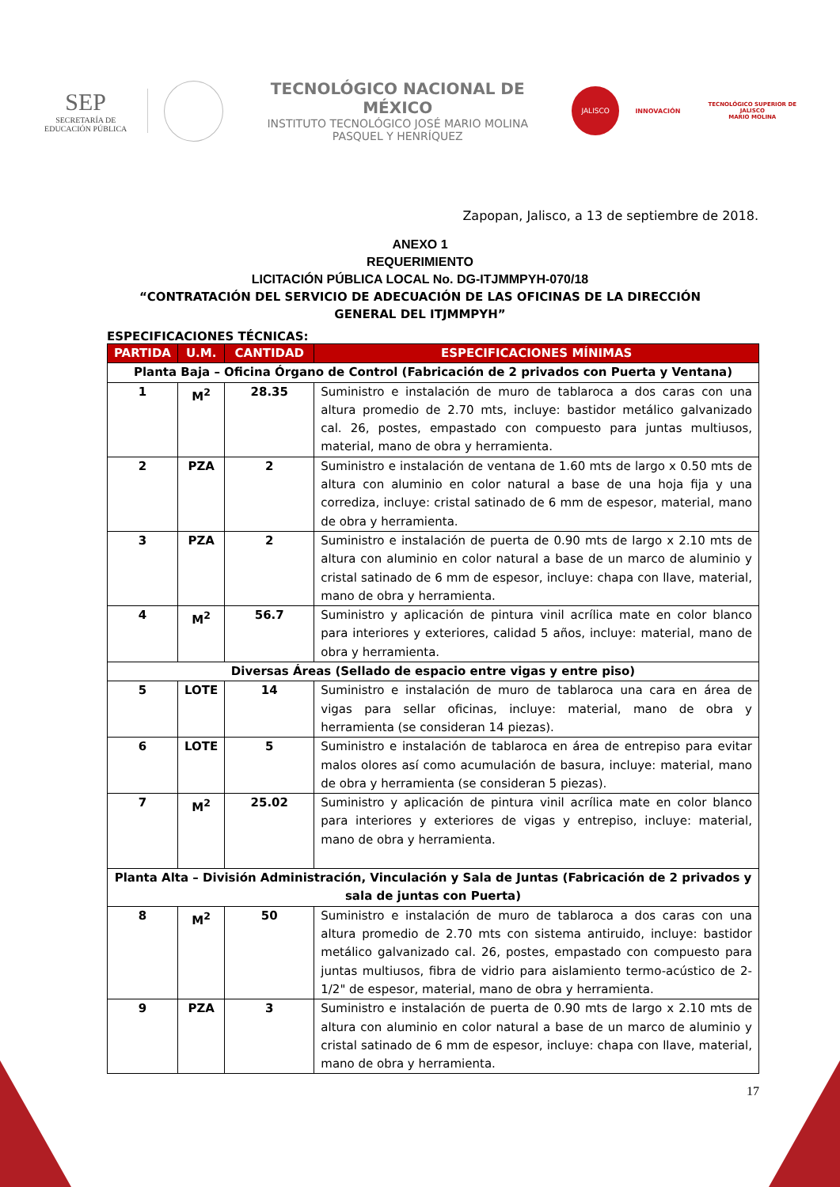SEP
SECRETARÍA DE
EDUCACIÓN PÚBLICA
TECNOLÓGICO NACIONAL DE MÉXICO
INSTITUTO TECNOLÓGICO JOSÉ MARIO MOLINA
PASQUEL Y HENRÍQUEZ
JALISCO
INNOVACIÓN
TECNOLÓGICO SUPERIOR DE JALISCO
MARIO MOLINA
Zapopan, Jalisco, a 13 de septiembre de 2018.
ANEXO 1
REQUERIMIENTO
LICITACIÓN PÚBLICA LOCAL No. DG-ITJMMPYH-070/18
“CONTRATACIÓN DEL SERVICIO DE ADECUACIÓN DE LAS OFICINAS DE LA DIRECCIÓN GENERAL DEL ITJMMPYH”
ESPECIFICACIONES TÉCNICAS:
| PARTIDA | U.M. | CANTIDAD | ESPECIFICACIONES MÍNIMAS |
| --- | --- | --- | --- |
| Planta Baja – Oficina Órgano de Control (Fabricación de 2 privados con Puerta y Ventana) | | | |
| 1 | M<sup>2</sup> | 28.35 | Suministro e instalación de muro de tablaroca a dos caras con una altura promedio de 2.70 mts, incluye: bastidor metálico galvanizado cal. 26, postes, empastado con compuesto para juntas multiusos, material, mano de obra y herramienta. |
| 2 | PZA | 2 | Suministro e instalación de ventana de 1.60 mts de largo x 0.50 mts de altura con aluminio en color natural a base de una hoja fija y una corrediza, incluye: cristal satinado de 6 mm de espesor, material, mano de obra y herramienta. |
| 3 | PZA | 2 | Suministro e instalación de puerta de 0.90 mts de largo x 2.10 mts de altura con aluminio en color natural a base de un marco de aluminio y cristal satinado de 6 mm de espesor, incluye: chapa con llave, material, mano de obra y herramienta. |
| 4 | M<sup>2</sup> | 56.7 | Suministro y aplicación de pintura vinil acrílica mate en color blanco para interiores y exteriores, calidad 5 años, incluye: material, mano de obra y herramienta. |
| Diversas Áreas (Sellado de espacio entre vigas y entre piso) | | | |
| 5 | LOTE | 14 | Suministro e instalación de muro de tablaroca una cara en área de vigas para sellar oficinas, incluye: material, mano de obra y herramienta (se consideran 14 piezas). |
| 6 | LOTE | 5 | Suministro e instalación de tablaroca en área de entrepiso para evitar malos olores así como acumulación de basura, incluye: material, mano de obra y herramienta (se consideran 5 piezas). |
| 7 | M<sup>2</sup> | 25.02 | Suministro y aplicación de pintura vinil acrílica mate en color blanco para interiores y exteriores de vigas y entrepiso, incluye: material, mano de obra y herramienta. |
| Planta Alta – División Administración, Vinculación y Sala de Juntas (Fabricación de 2 privados y sala de juntas con Puerta) | | | |
| 8 | M<sup>2</sup> | 50 | Suministro e instalación de muro de tablaroca a dos caras con una altura promedio de 2.70 mts con sistema antiruido, incluye: bastidor metálico galvanizado cal. 26, postes, empastado con compuesto para juntas multiusos, fibra de vidrio para aislamiento termo-acústico de 2-1/2" de espesor, material, mano de obra y herramienta. |
| 9 | PZA | 3 | Suministro e instalación de puerta de 0.90 mts de largo x 2.10 mts de altura con aluminio en color natural a base de un marco de aluminio y cristal satinado de 6 mm de espesor, incluye: chapa con llave, material, mano de obra y herramienta. |
17